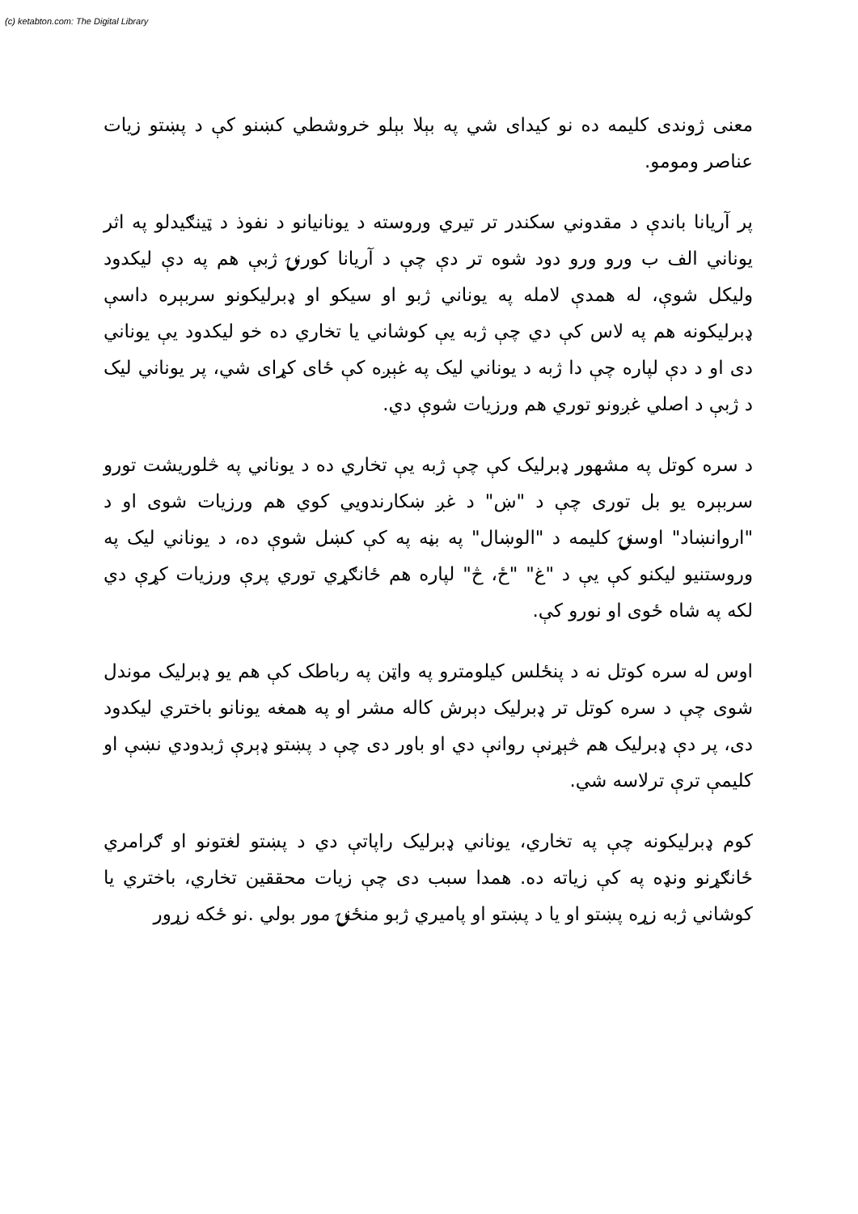(c) ketabton.com: The Digital Library
معنی ژوندی کلیمه ده نو کیدای شي په بېلا بېلو خروشطي کښنو کې د پښتو زیات عناصر ومومو.
پر آریانا باندې د مقدوني سکندر تر تیري وروسته د یونانیانو د نفوذ د ټینګیدلو په اثر یوناني الف ب ورو ورو دود شوه تر دې چې د آریانا کورنۍ ژبې هم په دې لیکدود ولیکل شوې، له همدې لامله په یوناني ژبو او سیکو او ډبرلیکونو سربېره داسې ډبرلیکونه هم په لاس کې دي چې ژبه یې کوشاني یا تخاري ده خو لیکدود یې یوناني دی او د دې لپاره چې دا ژبه د یوناني لیک په غېږه کې ځای کړای شي، پر یوناني لیک د ژبې د اصلي غږونو توري هم ورزیات شوې دي.
د سره کوتل په مشهور ډبرلیک کې چې ژبه یې تخاري ده د یوناني په څلوریشت تورو سربېره یو بل توری چې د "ښ" د غږ ښکارندویي کوي هم ورزیات شوی او د "اروانښاد" اوسنۍ کلیمه د "الوښال" په بڼه په کې کښل شوې ده، د یوناني لیک په وروستنیو لیکنو کې یې د "غ" "ځ، څ" لپاره هم ځانګړي توري پرې ورزیات کړې دي لکه په شاه ځوی او نورو کې.
اوس له سره کوتل نه د پنځلس کیلومترو په واټن په رباطک کې هم یو ډبرلیک موندل شوی چې د سره کوتل تر ډبرلیک دېرش کاله مشر او په همغه یونانو باختري لیکدود دی، پر دې ډبرلیک هم څېړنې روانې دي او باور دی چې د پښتو ډېرې ژبدودي نښې او کلیمې ترې ترلاسه شي.
کوم ډبرلیکونه چې په تخاري، یوناني ډبرلیک راپاتې دي د پښتو لغتونو او ګرامري ځانګړنو ونډه په کې زیاته ده. همدا سبب دی چې زیات محققین تخاري، باختري یا کوشاني ژبه زړه پښتو او یا د پښتو او پامیري ژبو منځنۍ مور بولي .نو ځکه زړور